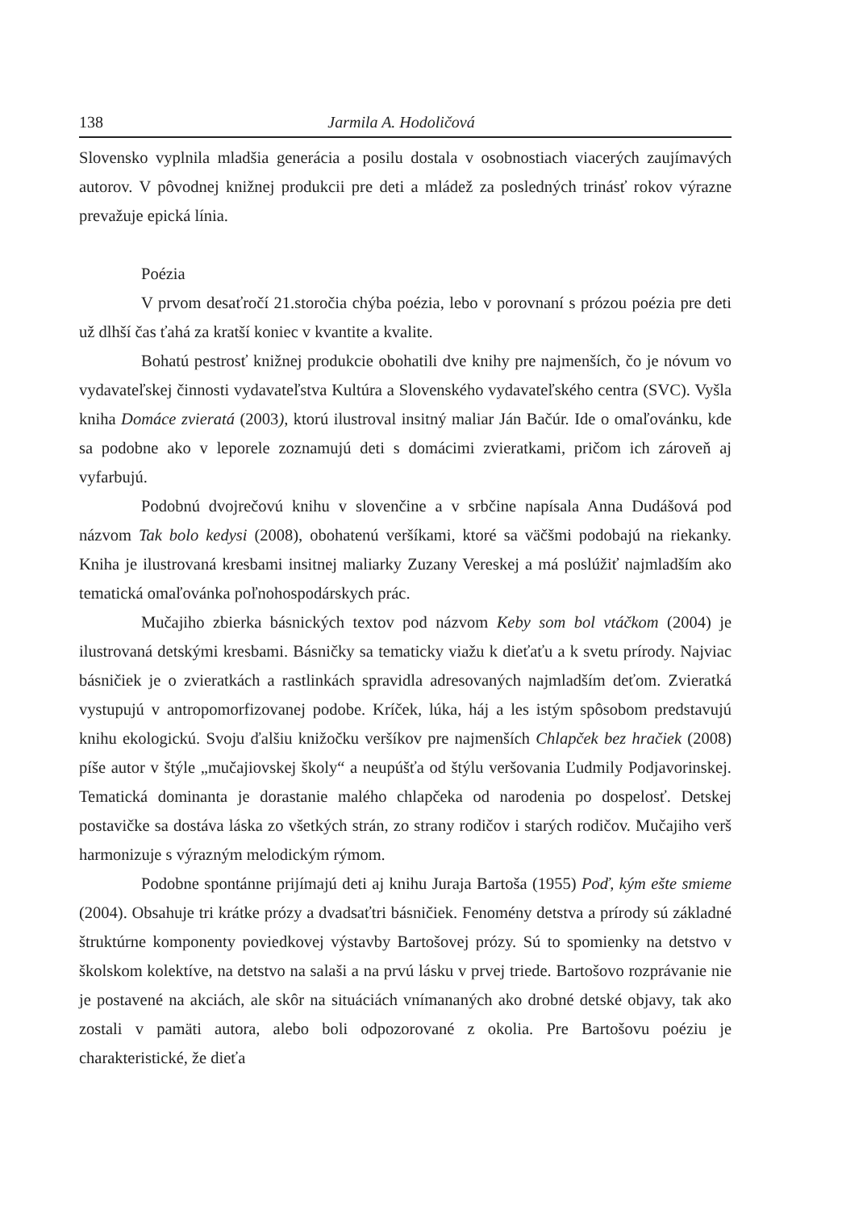138 Jarmila A. Hodoličová
Slovensko vyplnila mladšia generácia a posilu dostala v osobnostiach viacerých zaujímavých autorov. V pôvodnej knižnej produkcii pre deti a mládež za posledných trinásť rokov výrazne prevažuje epická línia.
Poézia
V prvom desaťročí 21.storočia chýba poézia, lebo v porovnaní s prózou poézia pre deti už dlhší čas ťahá za kratší koniec v kvantite a kvalite.
Bohatú pestrosť knižnej produkcie obohatili dve knihy pre najmenších, čo je nóvum vo vydavateľskej činnosti vydavateľstva Kultúra a Slovenského vydavateľského centra (SVC). Vyšla kniha Domáce zvieratá (2003), ktorú ilustroval insitný maliar Ján Bačúr. Ide o omaľovánku, kde sa podobne ako v leporele zoznamujú deti s domácimi zvieratkami, pričom ich zároveň aj vyfarbujú.
Podobnú dvojrečovú knihu v slovenčine a v srbčine napísala Anna Dudášová pod názvom Tak bolo kedysi (2008), obohatenú veršíkami, ktoré sa väčšmi podobajú na riekanky. Kniha je ilustrovaná kresbami insitnej maliarky Zuzany Vereskej a má poslúžiť najmladším ako tematická omaľovánka poľnohospodárskych prác.
Mučajiho zbierka básnických textov pod názvom Keby som bol vtáčkom (2004) je ilustrovaná detskými kresbami. Básničky sa tematicky viažu k dieťaťu a k svetu prírody. Najviac básničiek je o zvieratkách a rastlinkách spravidla adresovaných najmladším deťom. Zvieratká vystupujú v antropomorfizovanej podobe. Kríček, lúka, háj a les istým spôsobom predstavujú knihu ekologickú. Svoju ďalšiu knižočku veršíkov pre najmenších Chlapček bez hračiek (2008) píše autor v štýle „mučajiovskej školy“ a neupúšťa od štýlu veršovania Ľudmily Podjavorinskej. Tematická dominanta je dorastanie malého chlapčeka od narodenia po dospelosť. Detskej postavičke sa dostáva láska zo všetkých strán, zo strany rodičov i starých rodičov. Mučajiho verš harmonizuje s výrazným melodickým rýmom.
Podobne spontánne prijímajú deti aj knihu Juraja Bartoša (1955) Poď, kým ešte smieme (2004). Obsahuje tri krátke prózy a dvadsaťtri básničiek. Fenomény detstva a prírody sú základné štruktúrne komponenty poviedkovej výstavby Bartošovej prózy. Sú to spomienky na detstvo v školskom kolektíve, na detstvo na salaši a na prvú lásku v prvej triede. Bartošovo rozprávanie nie je postavené na akciách, ale skôr na situáciách vnímananých ako drobné detské objavy, tak ako zostali v pamäti autora, alebo boli odpozorované z okolia. Pre Bartošovu poéziu je charakteristické, že dieťa